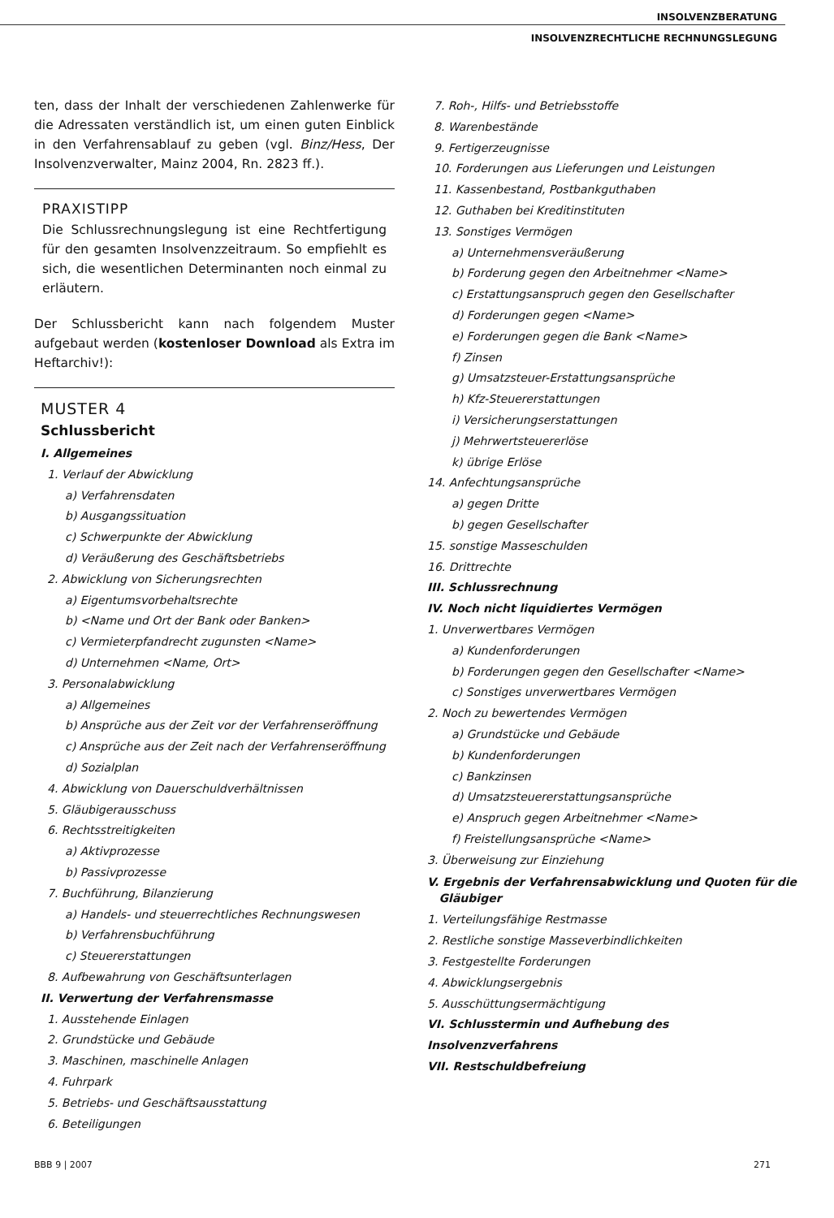INSOLVENZBERATUNG
INSOLVENZRECHTLICHE RECHNUNGSLEGUNG
ten, dass der Inhalt der verschiedenen Zahlenwerke für die Adressaten verständlich ist, um einen guten Einblick in den Verfahrensablauf zu geben (vgl. Binz/Hess, Der Insolvenzverwalter, Mainz 2004, Rn. 2823 ff.).
PRAXISTIPP
Die Schlussrechnungslegung ist eine Rechtfertigung für den gesamten Insolvenzzeitraum. So empfiehlt es sich, die wesentlichen Determinanten noch einmal zu erläutern.
Der Schlussbericht kann nach folgendem Muster aufgebaut werden (kostenloser Download als Extra im Heftarchiv!):
MUSTER 4
Schlussbericht
I. Allgemeines
1. Verlauf der Abwicklung
a) Verfahrensdaten
b) Ausgangssituation
c) Schwerpunkte der Abwicklung
d) Veräußerung des Geschäftsbetriebs
2. Abwicklung von Sicherungsrechten
a) Eigentumsvorbehaltsrechte
b) <Name und Ort der Bank oder Banken>
c) Vermieterpfandrecht zugunsten <Name>
d) Unternehmen <Name, Ort>
3. Personalabwicklung
a) Allgemeines
b) Ansprüche aus der Zeit vor der Verfahrenseröffnung
c) Ansprüche aus der Zeit nach der Verfahrenseröffnung
d) Sozialplan
4. Abwicklung von Dauerschuldverhältnissen
5. Gläubigerausschuss
6. Rechtsstreitigkeiten
a) Aktivprozesse
b) Passivprozesse
7. Buchführung, Bilanzierung
a) Handels- und steuerrechtliches Rechnungswesen
b) Verfahrensbuchführung
c) Steuererstattungen
8. Aufbewahrung von Geschäftsunterlagen
II. Verwertung der Verfahrensmasse
1. Ausstehende Einlagen
2. Grundstücke und Gebäude
3. Maschinen, maschinelle Anlagen
4. Fuhrpark
5. Betriebs- und Geschäftsausstattung
6. Beteiligungen
7. Roh-, Hilfs- und Betriebsstoffe
8. Warenbestände
9. Fertigerzeugnisse
10. Forderungen aus Lieferungen und Leistungen
11. Kassenbestand, Postbankguthaben
12. Guthaben bei Kreditinstituten
13. Sonstiges Vermögen
a) Unternehmensveräußerung
b) Forderung gegen den Arbeitnehmer <Name>
c) Erstattungsanspruch gegen den Gesellschafter
d) Forderungen gegen <Name>
e) Forderungen gegen die Bank <Name>
f) Zinsen
g) Umsatzsteuer-Erstattungsansprüche
h) Kfz-Steuererstattungen
i) Versicherungserstattungen
j) Mehrwertsteuererlöse
k) übrige Erlöse
14. Anfechtungsansprüche
a) gegen Dritte
b) gegen Gesellschafter
15. sonstige Masseschulden
16. Drittrechte
III. Schlussrechnung
IV. Noch nicht liquidiertes Vermögen
1. Unverwertbares Vermögen
a) Kundenforderungen
b) Forderungen gegen den Gesellschafter <Name>
c) Sonstiges unverwertbares Vermögen
2. Noch zu bewertendes Vermögen
a) Grundstücke und Gebäude
b) Kundenforderungen
c) Bankzinsen
d) Umsatzsteuererstattungsansprüche
e) Anspruch gegen Arbeitnehmer <Name>
f) Freistellungsansprüche <Name>
3. Überweisung zur Einziehung
V. Ergebnis der Verfahrensabwicklung und Quoten für die
Gläubiger
1. Verteilungsfähige Restmasse
2. Restliche sonstige Masseverbindlichkeiten
3. Festgestellte Forderungen
4. Abwicklungsergebnis
5. Ausschüttungsermächtigung
VI. Schlusstermin und Aufhebung des Insolvenzverfahrens
VII. Restschuldbefreiung
BBB 9 | 2007 271